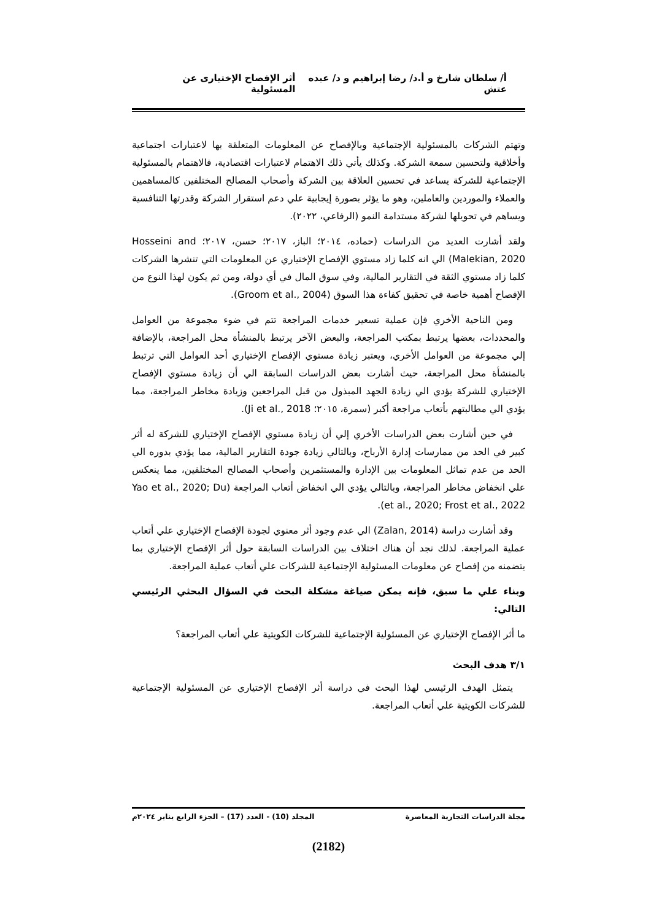أ/ سلطان شارخ و أ.د/ رضا إبراهيم و د/ عبده عتش أثر الإفصاح الإختيارى عن المسئولية
وتهتم الشركات بالمسئولية الإجتماعية وبالإفصاح عن المعلومات المتعلقة بها لاعتبارات اجتماعية وأخلاقية ولتحسين سمعة الشركة. وكذلك يأتي ذلك الاهتمام لاعتبارات اقتصادية، فالاهتمام بالمسئولية الإجتماعية للشركة يساعد في تحسين العلاقة بين الشركة وأصحاب المصالح المختلفين كالمساهمين والعملاء والموردين والعاملين، وهو ما يؤثر بصورة إيجابية علي دعم استقرار الشركة وقدرتها التنافسية ويساهم في تحويلها لشركة مستدامة النمو (الرفاعي، ٢٠٢٢).
ولقد أشارت العديد من الدراسات (حماده، ٢٠١٤؛ الباز، ٢٠١٧؛ حسن، ٢٠١٧؛ Hosseini and Malekian, 2020) الي انه كلما زاد مستوي الإفصاح الإختياري عن المعلومات التي تنشرها الشركات كلما زاد مستوي الثقة في التقارير المالية، وفي سوق المال في أي دولة، ومن ثم يكون لهذا النوع من الإفصاح أهمية خاصة في تحقيق كفاءة هذا السوق (Groom et al., 2004).
ومن الناحية الأخري فإن عملية تسعير خدمات المراجعة تتم في ضوء مجموعة من العوامل والمحددات، بعضها يرتبط بمكتب المراجعة، والبعض الآخر يرتبط بالمنشأة محل المراجعة، بالإضافة إلي مجموعة من العوامل الأخري، ويعتبر زيادة مستوي الإفصاح الإختياري أحد العوامل التي ترتبط بالمنشأة محل المراجعة، حيث أشارت بعض الدراسات السابقة الي أن زيادة مستوي الإفصاح الإختياري للشركة يؤدي الي زيادة الجهد المبذول من قبل المراجعين وزيادة مخاطر المراجعة، مما يؤدي الي مطالبتهم بأتعاب مراجعة أكبر (سمرة، ٢٠١٥؛ Ji et al., 2018).
في حين أشارت بعض الدراسات الأخري إلي أن زيادة مستوي الإفصاح الإختياري للشركة له أثر كبير في الحد من ممارسات إدارة الأرباح، وبالتالي زيادة جودة التقارير المالية، مما يؤدي بدوره الي الحد من عدم تماثل المعلومات بين الإدارة والمستثمرين وأصحاب المصالح المختلفين، مما ينعكس علي انخفاض مخاطر المراجعة، وبالتالي يؤدي الي انخفاض أتعاب المراجعة (Yao et al., 2020; Du et al., 2020; Frost et al., 2022).
وقد أشارت دراسة (Zalan, 2014) الي عدم وجود أثر معنوي لجودة الإفصاح الإختياري علي أتعاب عملية المراجعة. لذلك نجد أن هناك اختلاف بين الدراسات السابقة حول أثر الإفصاح الإختياري بما يتضمنه من إفصاح عن معلومات المسئولية الإجتماعية للشركات علي أتعاب عملية المراجعة.
وبناء علي ما سبق، فإنه يمكن صياغة مشكلة البحث في السؤال البحثي الرئيسي التالي:
ما أثر الإفصاح الإختياري عن المسئولية الإجتماعية للشركات الكويتية علي أتعاب المراجعة؟
٣/١ هدف البحث
يتمثل الهدف الرئيسي لهذا البحث في دراسة أثر الإفصاح الإختياري عن المسئولية الإجتماعية للشركات الكويتية علي أتعاب المراجعة.
مجلة الدراسات التجارية المعاصرة المجلد (10) - العدد (17) – الجزء الرابع يناير ٢٠٢٤م
(2182)